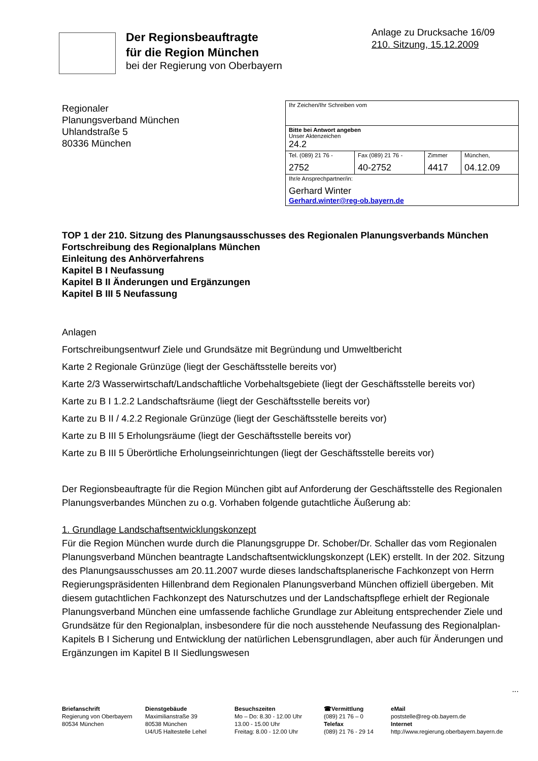Anlage zu Drucksache 16/09
210. Sitzung, 15.12.2009
Der Regionsbeauftragte
für die Region München
bei der Regierung von Oberbayern
Regionaler
Planungsverband München
Uhlandstraße 5
80336 München
| Ihr Zeichen/Ihr Schreiben vom | | | |
| Bitte bei Antwort angeben Unser Aktenzeichen 24.2 | | | |
| Tel. (089) 21 76 - 2752 | Fax (089) 21 76 - 40-2752 | Zimmer 4417 | München, 04.12.09 |
| Ihr/e Ansprechpartner/in: Gerhard Winter Gerhard.winter@reg-ob.bayern.de | | | |
TOP 1 der 210. Sitzung des Planungsausschusses des Regionalen Planungsverbands München
Fortschreibung des Regionalplans München
Einleitung des Anhörverfahrens
Kapitel B I Neufassung
Kapitel B II Änderungen und Ergänzungen
Kapitel B III 5 Neufassung
Anlagen
Fortschreibungsentwurf Ziele und Grundsätze mit Begründung und Umweltbericht
Karte 2 Regionale Grünzüge (liegt der Geschäftsstelle bereits vor)
Karte 2/3 Wasserwirtschaft/Landschaftliche Vorbehaltsgebiete (liegt der Geschäftsstelle bereits vor)
Karte zu B I 1.2.2 Landschaftsräume (liegt der Geschäftsstelle bereits vor)
Karte zu B II / 4.2.2 Regionale Grünzüge (liegt der Geschäftsstelle bereits vor)
Karte zu B III 5 Erholungsräume (liegt der Geschäftsstelle bereits vor)
Karte zu B III 5 Überörtliche Erholungseinrichtungen (liegt der Geschäftsstelle bereits vor)
Der Regionsbeauftragte für die Region München gibt auf Anforderung der Geschäftsstelle des Regionalen Planungsverbandes München zu o.g. Vorhaben folgende gutachtliche Äußerung ab:
1. Grundlage Landschaftsentwicklungskonzept
Für die Region München wurde durch die Planungsgruppe Dr. Schober/Dr. Schaller das vom Regionalen Planungsverband München beantragte Landschaftsentwicklungskonzept (LEK) erstellt. In der 202. Sitzung des Planungsausschusses am 20.11.2007 wurde dieses landschaftsplanerische Fachkonzept von Herrn Regierungspräsidenten Hillenbrand dem Regionalen Planungsverband München offiziell übergeben. Mit diesem gutachtlichen Fachkonzept des Naturschutzes und der Landschaftspflege erhielt der Regionale Planungsverband München eine umfassende fachliche Grundlage zur Ableitung entsprechender Ziele und Grundsätze für den Regionalplan, insbesondere für die noch ausstehende Neufassung des Regionalplan-Kapitels B I Sicherung und Entwicklung der natürlichen Lebensgrundlagen, aber auch für Änderungen und Ergänzungen im Kapitel B II Siedlungswesen
...
Briefanschrift
Regierung von Oberbayern
80534 München
Dienstgebäude
Maximilianstraße 39
80538 München
U4/U5 Haltestelle Lehel
Besuchszeiten
Mo – Do: 8.30 - 12.00 Uhr
13.00 - 15.00 Uhr
Freitag: 8.00 - 12.00 Uhr
☎Vermittlung
(089) 21 76 – 0
Telefax
(089) 21 76 - 29 14
eMail
poststelle@reg-ob.bayern.de
Internet
http://www.regierung.oberbayern.bayern.de